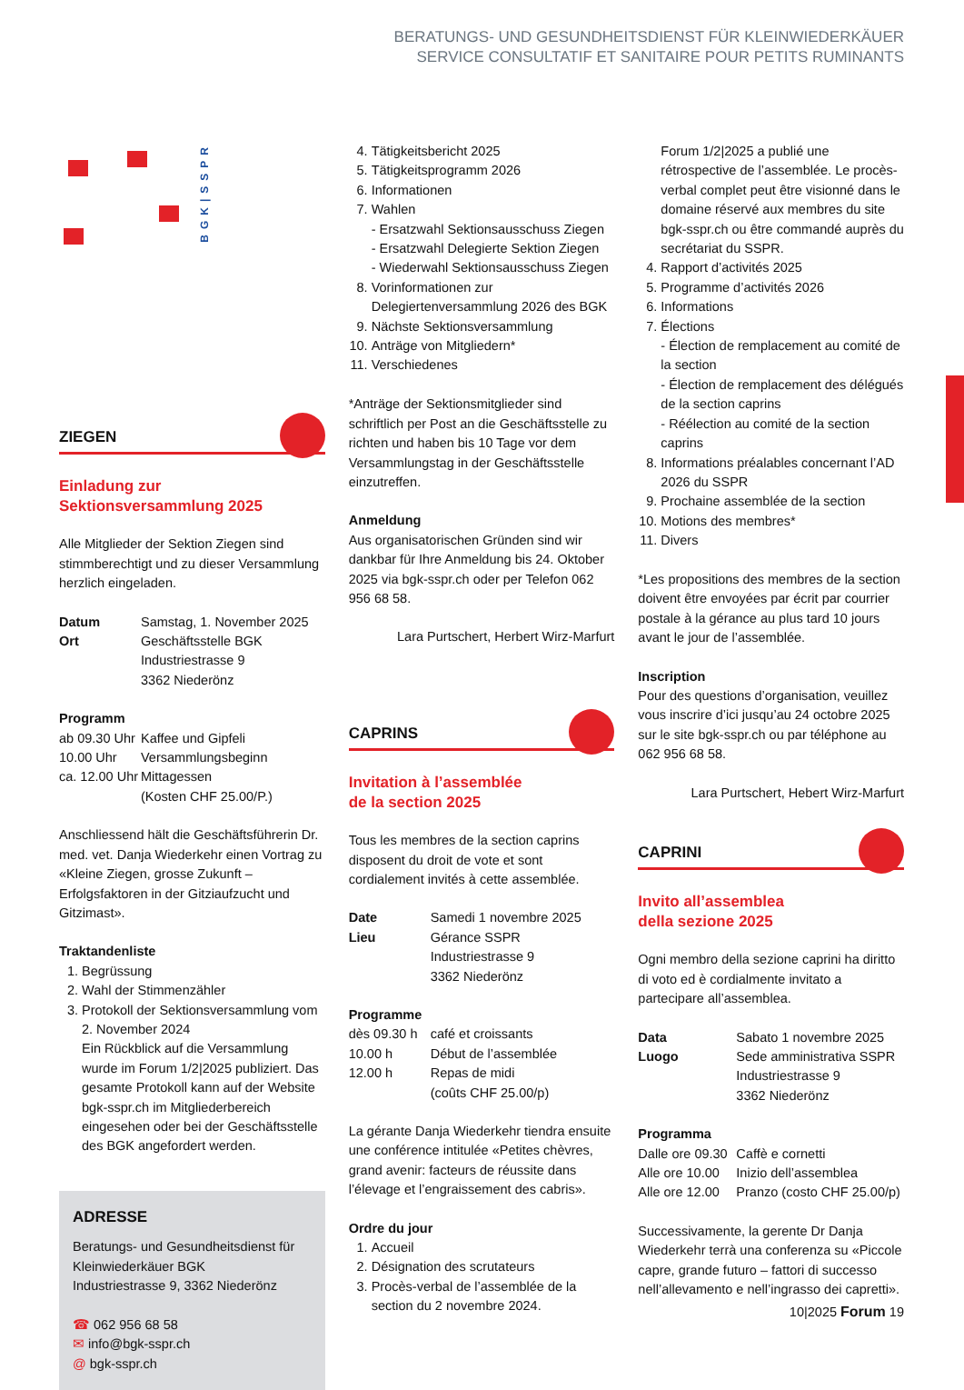BERATUNGS- UND GESUNDHEITSDIENST FÜR KLEINWIEDERKÄUER
SERVICE CONSULTATIF ET SANITAIRE POUR PETITS RUMINANTS
BGK|SSPR
ZIEGEN
Einladung zur
Sektionsversammlung 2025
Alle Mitglieder der Sektion Ziegen sind stimmberechtigt und zu dieser Versammlung herzlich eingeladen.
Datum Samstag, 1. November 2025
Ort Geschäftsstelle BGK
Industriestrasse 9
3362 Niederönz
Programm
ab 09.30 Uhr Kaffee und Gipfeli
10.00 Uhr Versammlungsbeginn
ca. 12.00 Uhr Mittagessen
(Kosten CHF 25.00/P.)
Anschliessend hält die Geschäftsführerin Dr. med. vet. Danja Wiederkehr einen Vortrag zu «Kleine Ziegen, grosse Zukunft – Erfolgsfaktoren in der Gitziaufzucht und Gitzimast».
Traktandenliste
1. Begrüssung
2. Wahl der Stimmenzähler
3. Protokoll der Sektionsversammlung vom 2. November 2024
Ein Rückblick auf die Versammlung wurde im Forum 1/2|2025 publiziert. Das gesamte Protokoll kann auf der Website bgk-sspr.ch im Mitgliederbereich eingesehen oder bei der Geschäftsstelle des BGK angefordert werden.
ADRESSE
Beratungs- und Gesundheitsdienst für Kleinwiederkäuer BGK
Industriestrasse 9, 3362 Niederönz
☎ 062 956 68 58
✉ info@bgk-sspr.ch
@ bgk-sspr.ch
4. Tätigkeitsbericht 2025
5. Tätigkeitsprogramm 2026
6. Informationen
7. Wahlen
- Ersatzwahl Sektionsausschuss Ziegen
- Ersatzwahl Delegierte Sektion Ziegen
- Wiederwahl Sektionsausschuss Ziegen
8. Vorinformationen zur Delegiertenversammlung 2026 des BGK
9. Nächste Sektionsversammlung
10. Anträge von Mitgliedern*
11. Verschiedenes
*Anträge der Sektionsmitglieder sind schriftlich per Post an die Geschäftsstelle zu richten und haben bis 10 Tage vor dem Versammlungstag in der Geschäftsstelle einzutreffen.
Anmeldung
Aus organisatorischen Gründen sind wir dankbar für Ihre Anmeldung bis 24. Oktober 2025 via bgk-sspr.ch oder per Telefon 062 956 68 58.
Lara Purtschert, Herbert Wirz-Marfurt
CAPRINS
Invitation à l’assemblée
de la section 2025
Tous les membres de la section caprins disposent du droit de vote et sont cordialement invités à cette assemblée.
Date Samedi 1 novembre 2025
Lieu Gérance SSPR
Industriestrasse 9
3362 Niederönz
Programme
dès 09.30 h café et croissants
10.00 h Début de l’assemblée
12.00 h Repas de midi
(coûts CHF 25.00/p)
La gérante Danja Wiederkehr tiendra ensuite une conférence intitulée «Petites chèvres, grand avenir: facteurs de réussite dans l’élevage et l’engraissement des cabris».
Ordre du jour
1. Accueil
2. Désignation des scrutateurs
3. Procès-verbal de l’assemblée de la section du 2 novembre 2024.
Forum 1/2|2025 a publié une rétrospective de l’assemblée. Le procès-verbal complet peut être visionné dans le domaine réservé aux membres du site bgk-sspr.ch ou être commandé auprès du secrétariat du SSPR.
4. Rapport d’activités 2025
5. Programme d’activités 2026
6. Informations
7. Élections
- Élection de remplacement au comité de la section
- Élection de remplacement des délégués de la section caprins
- Réélection au comité de la section caprins
8. Informations préalables concernant l’AD 2026 du SSPR
9. Prochaine assemblée de la section
10. Motions des membres*
11. Divers
*Les propositions des membres de la section doivent être envoyées par écrit par courrier postale à la gérance au plus tard 10 jours avant le jour de l’assemblée.
Inscription
Pour des questions d’organisation, veuillez vous inscrire d’ici jusqu’au 24 octobre 2025 sur le site bgk-sspr.ch ou par téléphone au 062 956 68 58.
Lara Purtschert, Hebert Wirz-Marfurt
CAPRINI
Invito all’assemblea
della sezione 2025
Ogni membro della sezione caprini ha diritto di voto ed è cordialmente invitato a partecipare all’assemblea.
Data Sabato 1 novembre 2025
Luogo Sede amministrativa SSPR
Industriestrasse 9
3362 Niederönz
Programma
Dalle ore 09.30 Caffè e cornetti
Alle ore 10.00 Inizio dell’assemblea
Alle ore 12.00 Pranzo (costo CHF 25.00/p)
Successivamente, la gerente Dr Danja Wiederkehr terrà una conferenza su «Piccole capre, grande futuro – fattori di successo nell’allevamento e nell’ingrasso dei capretti».
10|2025 Forum 19